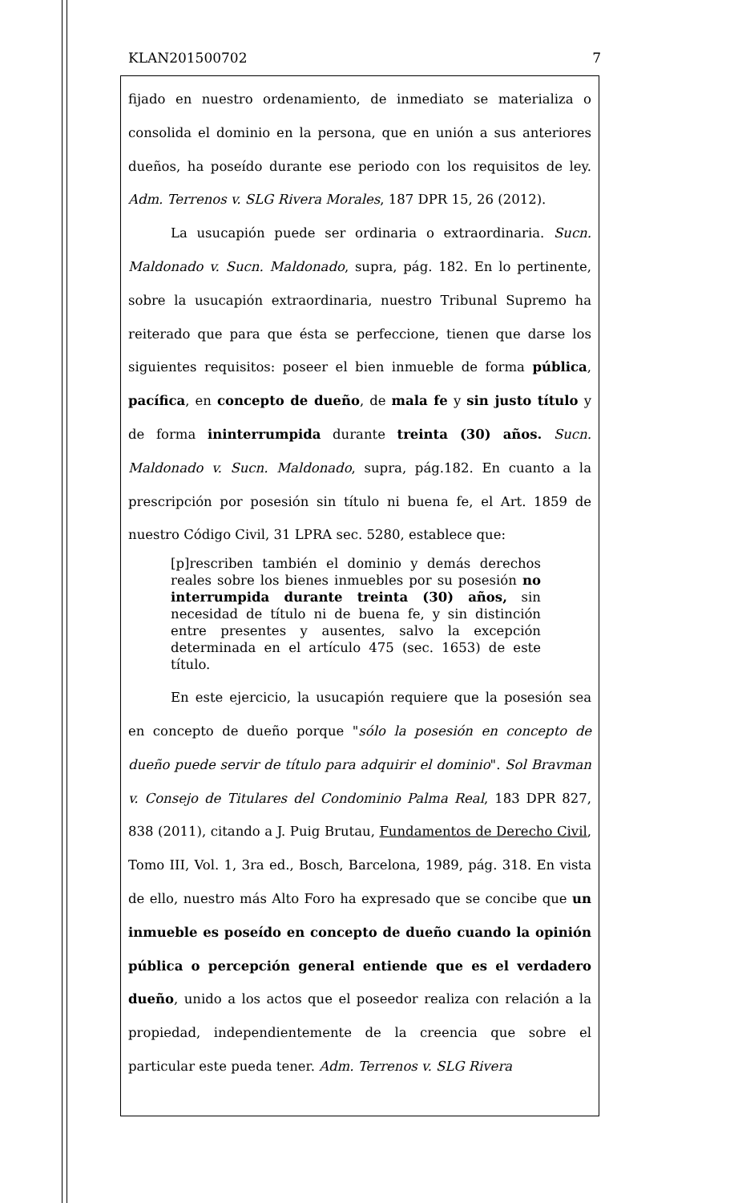KLAN201500702 7
fijado en nuestro ordenamiento, de inmediato se materializa o consolida el dominio en la persona, que en unión a sus anteriores dueños, ha poseído durante ese periodo con los requisitos de ley. Adm. Terrenos v. SLG Rivera Morales, 187 DPR 15, 26 (2012).
La usucapión puede ser ordinaria o extraordinaria. Sucn. Maldonado v. Sucn. Maldonado, supra, pág. 182. En lo pertinente, sobre la usucapión extraordinaria, nuestro Tribunal Supremo ha reiterado que para que ésta se perfeccione, tienen que darse los siguientes requisitos: poseer el bien inmueble de forma pública, pacífica, en concepto de dueño, de mala fe y sin justo título y de forma ininterrumpida durante treinta (30) años. Sucn. Maldonado v. Sucn. Maldonado, supra, pág.182. En cuanto a la prescripción por posesión sin título ni buena fe, el Art. 1859 de nuestro Código Civil, 31 LPRA sec. 5280, establece que:
[p]rescriben también el dominio y demás derechos reales sobre los bienes inmuebles por su posesión no interrumpida durante treinta (30) años, sin necesidad de título ni de buena fe, y sin distinción entre presentes y ausentes, salvo la excepción determinada en el artículo 475 (sec. 1653) de este título.
En este ejercicio, la usucapión requiere que la posesión sea en concepto de dueño porque "sólo la posesión en concepto de dueño puede servir de título para adquirir el dominio". Sol Bravman v. Consejo de Titulares del Condominio Palma Real, 183 DPR 827, 838 (2011), citando a J. Puig Brutau, Fundamentos de Derecho Civil, Tomo III, Vol. 1, 3ra ed., Bosch, Barcelona, 1989, pág. 318. En vista de ello, nuestro más Alto Foro ha expresado que se concibe que un inmueble es poseído en concepto de dueño cuando la opinión pública o percepción general entiende que es el verdadero dueño, unido a los actos que el poseedor realiza con relación a la propiedad, independientemente de la creencia que sobre el particular este pueda tener. Adm. Terrenos v. SLG Rivera